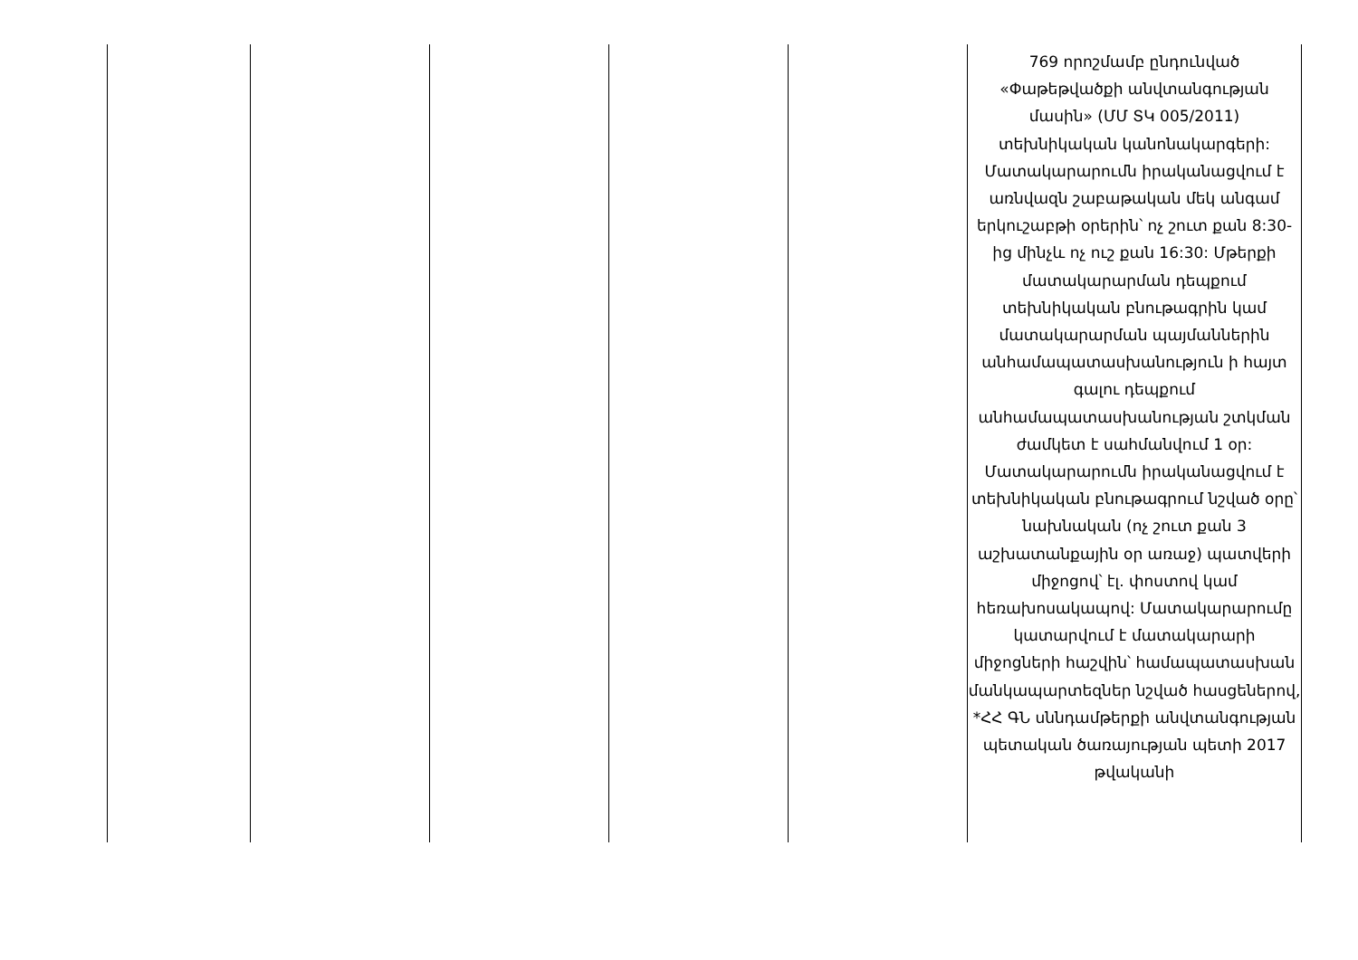| | | | | | 769 որոշմամբ ընդունված «Փաթեթվածքի անվտանգության մասին» (ՄՄ ՏԿ 005/2011) տեխնիկական կանոնակարգերի: Մատակարարումն իրականացվում է առնվազն շաբաթական մեկ անգամ երկուշաբթի օրերին՝ ոչ շուտ քան 8:30-ից մինչև ոչ ուշ քան 16:30: Մթերքի մատակարարման դեպքում տեխնիկական բնութագրին կամ մատակարարման պայմաններին անհամապատասխանություն ի հայտ գալու դեպքում անհամապատասխանության շտկման ժամկետ է սահմանվում 1 օր: Մատակարարումն իրականացվում է տեխնիկական բնութագրում նշված օրը՝ նախնական (ոչ շուտ քան 3 աշխատանքային օր առաջ) պատվերի միջոցով՝ էլ. փոստով կամ հեռախոսակապով: Մատակարարումը կատարվում է մատակարարի միջոցների հաշվին՝ համապատասխան մանկապարտեզներ նշված հասցեներով, *ՀՀ ԳՆ սննդամթերքի անվտանգության պետական ծառայության պետի 2017 թվականի |